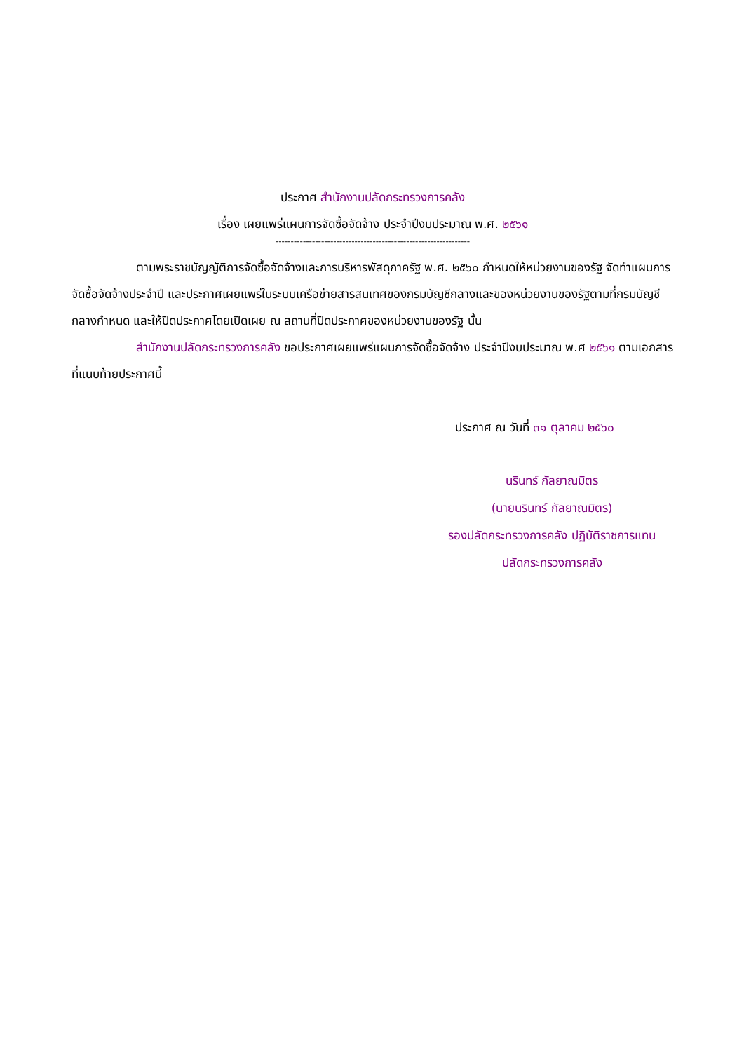ประกาศ สำนักงานปลัดกระทรวงการคลัง
เรื่อง เผยแพร่แผนการจัดซื้อจัดจ้าง ประจำปีงบประมาณ พ.ศ. ๒๕๖๑
----------------------------------------------------------------
ตามพระราชบัญญัติการจัดซื้อจัดจ้างและการบริหารพัสดุภาครัฐ พ.ศ. ๒๕๖๐ กำหนดให้หน่วยงานของรัฐ จัดทำแผนการจัดซื้อจัดจ้างประจำปี และประกาศเผยแพร่ในระบบเครือข่ายสารสนเทศของกรมบัญชีกลางและของหน่วยงานของรัฐตามที่กรมบัญชีกลางกำหนด และให้ปิดประกาศโดยเปิดเผย ณ สถานที่ปิดประกาศของหน่วยงานของรัฐ นั้น
สำนักงานปลัดกระทรวงการคลัง ขอประกาศเผยแพร่แผนการจัดซื้อจัดจ้าง ประจำปีงบประมาณ พ.ศ ๒๕๖๑ ตามเอกสารที่แนบท้ายประกาศนี้
ประกาศ ณ วันที่ ๓๑ ตุลาคม ๒๕๖๐
นรินทร์ กัลยาณมิตร
(นายนรินทร์ กัลยาณมิตร)
รองปลัดกระทรวงการคลัง ปฏิบัติราชการแทน
ปลัดกระทรวงการคลัง